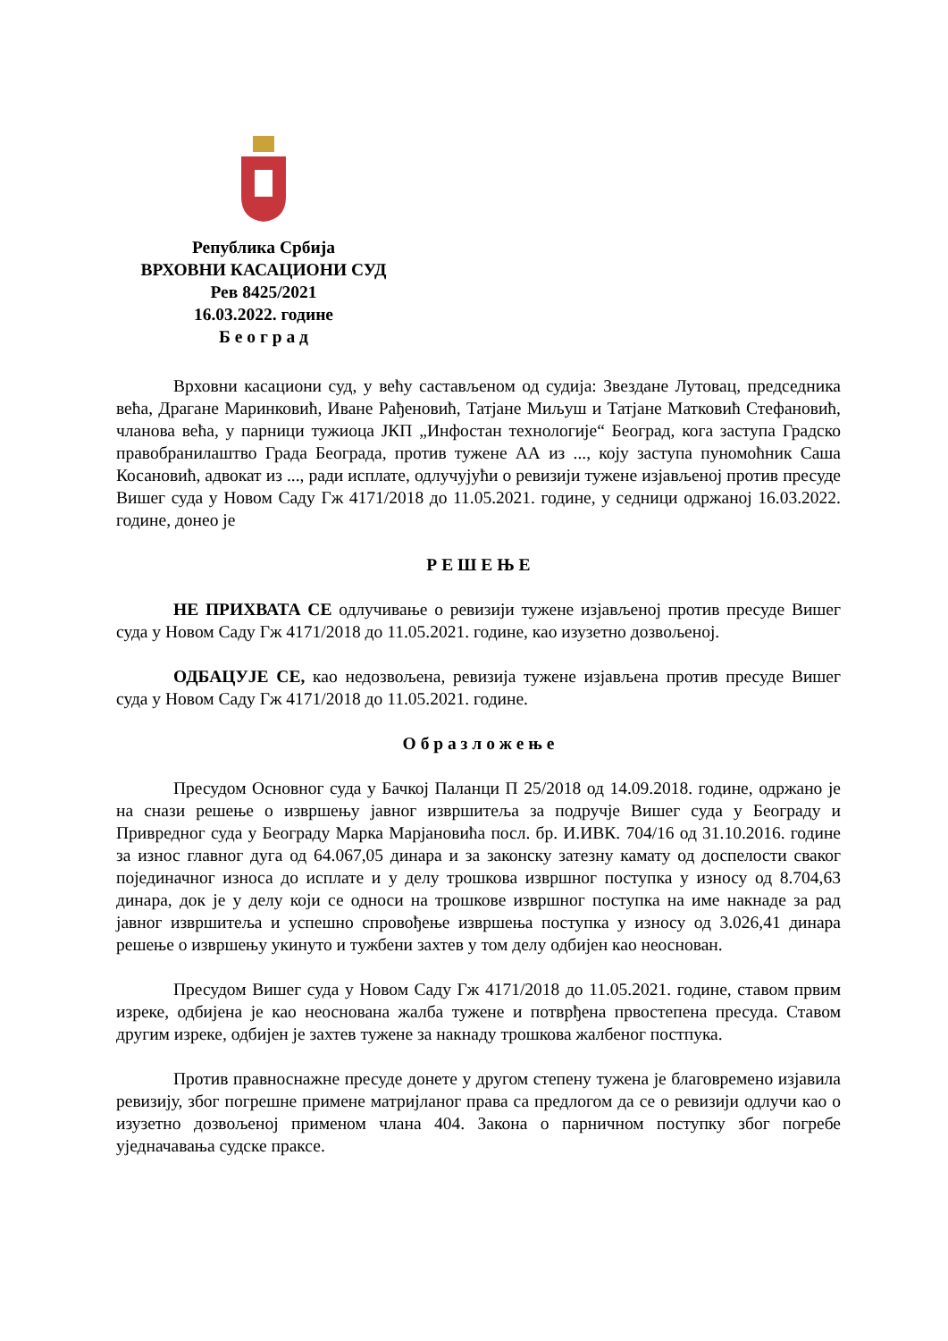Република Србија
ВРХОВНИ КАСАЦИОНИ СУД
Рев 8425/2021
16.03.2022. године
Б е о г р а д
Врховни касациони суд, у већу састављеном од судија: Звездане Лутовац, председника већа, Драгане Маринковић, Иване Рађеновић, Татјане Миљуш и Татјане Матковић Стефановић, чланова већа, у парници тужиоца ЈКП „Инфостан технологије“ Београд, кога заступа Градско правобранилаштво Града Београда, против тужене АА из ..., коју заступа пуномоћник Саша Косановић, адвокат из ..., ради исплате, одлучујући о ревизији тужене изјављеној против пресуде Вишег суда у Новом Саду Гж 4171/2018 до 11.05.2021. године, у седници одржаној 16.03.2022. године, донео је
Р Е Ш Е Њ Е
НЕ ПРИХВАТА СЕ одлучивање о ревизији тужене изјављеној против пресуде Вишег суда у Новом Саду Гж 4171/2018 до 11.05.2021. године, као изузетно дозвољеној.
ОДБАЦУЈЕ СЕ, као недозвољена, ревизија тужене изјављена против пресуде Вишег суда у Новом Саду Гж 4171/2018 до 11.05.2021. године.
О б р а з л о ж е њ е
Пресудом Основног суда у Бачкој Паланци П 25/2018 од 14.09.2018. године, одржано је на снази решење о извршењу јавног извршитеља за подручје Вишег суда у Београду и Привредног суда у Београду Марка Марјановића посл. бр. И.ИВК. 704/16 од 31.10.2016. године за износ главног дуга од 64.067,05 динара и за законску затезну камату од доспелости сваког појединачног износа до исплате и у делу трошкова извршног поступка у износу од 8.704,63 динара, док је у делу који се односи на трошкове извршног поступка на име накнаде за рад јавног извршитеља и успешно спровођење извршења поступка у износу од 3.026,41 динара решење о извршењу укинуто и тужбени захтев у том делу одбијен као неоснован.
Пресудом Вишег суда у Новом Саду Гж 4171/2018 до 11.05.2021. године, ставом првим изреке, одбијена је као неоснована жалба тужене и потврђена првостепена пресуда. Ставом другим изреке, одбијен је захтев тужене за накнаду трошкова жалбеног постпука.
Против правноснажне пресуде донете у другом степену тужена је благовремено изјавила ревизију, због погрешне примене матријланог права са предлогом да се о ревизији одлучи као о изузетно дозвољеној применом члана 404. Закона о парничном поступку због погребе уједначавања судске праксе.